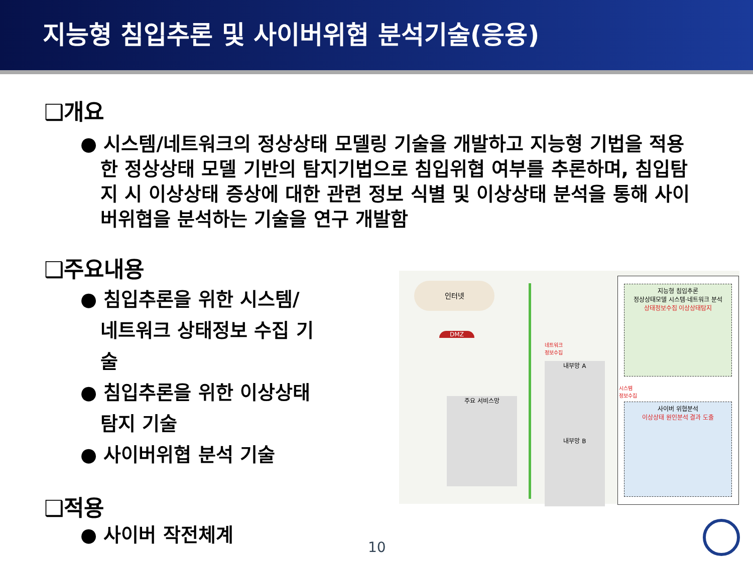지능형 침입추론 및 사이버위협 분석기술(응용)
❑개요
● 시스템/네트워크의 정상상태 모델링 기술을 개발하고 지능형 기법을 적용한 정상상태 모델 기반의 탐지기법으로 침입위협 여부를 추론하며, 침입탐지 시 이상상태 증상에 대한 관련 정보 식별 및 이상상태 분석을 통해 사이버위협을 분석하는 기술을 연구 개발함
❑주요내용
● 침입추론을 위한 시스템/ 네트워크 상태정보 수집 기술
● 침입추론을 위한 이상상태 탐지 기술
● 사이버위협 분석 기술
❑적용
● 사이버 작전체계
인터넷
DMZ
주요 서비스망
네트워크
정보수집
내부망 A
내부망 B
지능형 침입추론
정상상태모델 시스템·네트워크 분석
상태정보수집 이상상태탐지
시스템
정보수집
사이버 위협분석
이상상태 원인분석 결과 도출
10